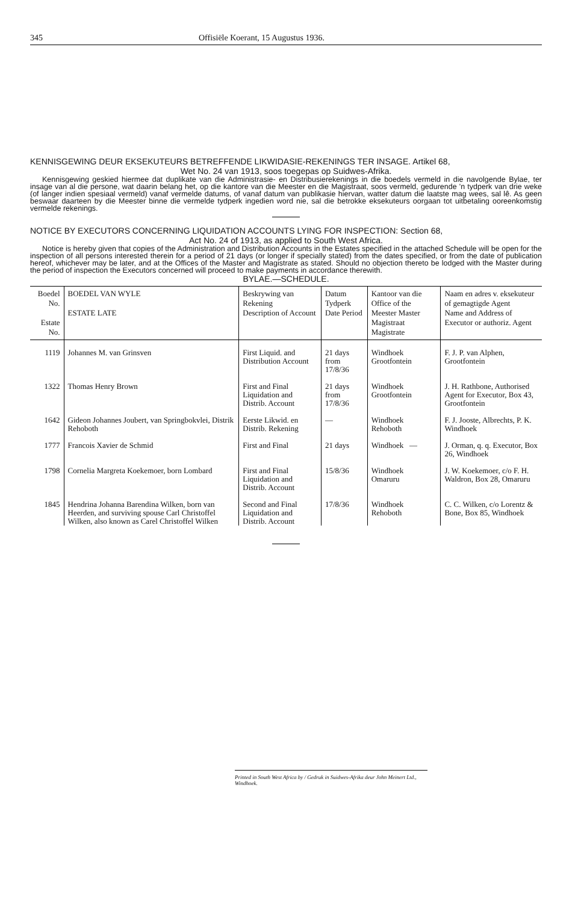345 Offisiële Koerant, 15 Augustus 1936.
KENNISGEWING DEUR EKSEKUTEURS BETREFFENDE LIKWIDASIE-REKENINGS TER INSAGE. Artikel 68,
Wet No. 24 van 1913, soos toegepas op Suidwes-Afrika.
Kennisgewing geskied hiermee dat duplikate van die Administrasie- en Distribusierekenings in die boedels vermeld in die navolgende Bylae, ter insage van al die persone, wat daarin belang het, op die kantore van die Meester en die Magistraat, soos vermeld, gedurende 'n tydperk van drie weke (of langer indien spesiaal vermeld) vanaf vermelde datums, of vanaf datum van publikasie hiervan, watter datum die laatste mag wees, sal lê. As geen beswaar daarteen by die Meester binne die vermelde tydperk ingedien word nie, sal die betrokke eksekuteurs oorgaan tot uitbetaling ooreenkomstig vermelde rekenings.
NOTICE BY EXECUTORS CONCERNING LIQUIDATION ACCOUNTS LYING FOR INSPECTION: Section 68,
Act No. 24 of 1913, as applied to South West Africa.
Notice is hereby given that copies of the Administration and Distribution Accounts in the Estates specified in the attached Schedule will be open for the inspection of all persons interested therein for a period of 21 days (or longer if specially stated) from the dates specified, or from the date of publication hereof, whichever may be later, and at the Offices of the Master and Magistrate as stated. Should no objection thereto be lodged with the Master during the period of inspection the Executors concerned will proceed to make payments in accordance therewith.
BYLAE.—SCHEDULE.
| Boedel No. Estate No. | BOEDEL VAN WYLE ESTATE LATE | Beskrywing van Rekening Description of Account | Datum Tydperk Date Period | Kantoor van die Office of the Meester Master Magistraat Magistrate | Naam en adres v. eksekuteur of gemagtigde Agent Name and Address of Executor or authoriz. Agent |
| --- | --- | --- | --- | --- | --- |
| 1119 | Johannes M. van Grinsven | First Liquid. and Distribution Account | 21 days from 17/8/36 | Windhoek Grootfontein | F. J. P. van Alphen, Grootfontein |
| 1322 | Thomas Henry Brown | First and Final Liquidation and Distrib. Account | 21 days from 17/8/36 | Windhoek Grootfontein | J. H. Rathbone, Authorised Agent for Executor, Box 43, Grootfontein |
| 1642 | Gideon Johannes Joubert, van Springbokvlei, Distrik Rehoboth | Eerste Likwid. en Distrib. Rekening | — | Windhoek Rehoboth | F. J. Jooste, Albrechts, P. K. Windhoek |
| 1777 | Francois Xavier de Schmid | First and Final | 21 days | Windhoek — | J. Orman, q. q. Executor, Box 26, Windhoek |
| 1798 | Cornelia Margreta Koekemoer, born Lombard | First and Final Liquidation and Distrib. Account | 15/8/36 | Windhoek Omaruru | J. W. Koekemoer, c/o F. H. Waldron, Box 28, Omaruru |
| 1845 | Hendrina Johanna Barendina Wilken, born van Heerden, and surviving spouse Carl Christoffel Wilken, also known as Carel Christoffel Wilken | Second and Final Liquidation and Distrib. Account | 17/8/36 | Windhoek Rehoboth | C. C. Wilken, c/o Lorentz & Bone, Box 85, Windhoek |
Printed in South West Africa by / Gedruk in Suidwes-Afrika deur John Meinert Ltd., Windhoek.